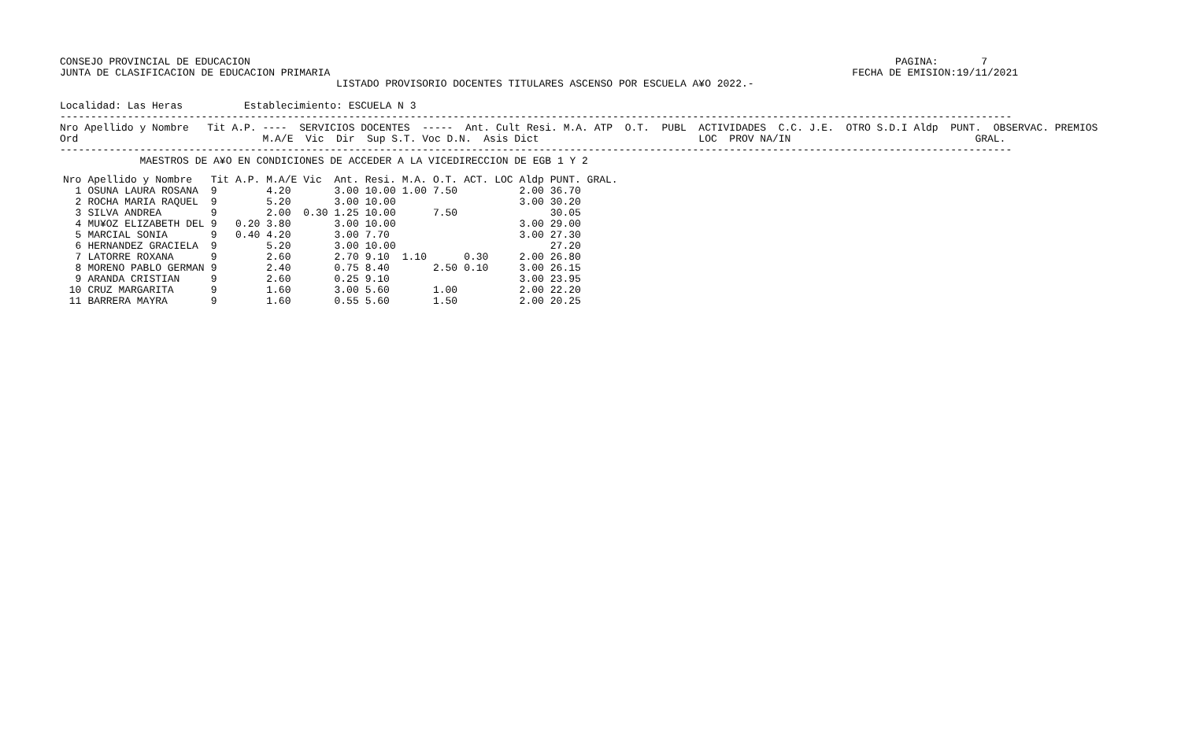CONSEJO PROVINCIAL DE EDUCACION                                                                                                         PAGINA:       7
JUNTA DE CLASIFICACION DE EDUCACION PRIMARIA                                                                                     FECHA DE EMISION:19/11/2021
                                             LISTADO PROVISORIO DOCENTES TITULARES ASCENSO POR ESCUELA A¥O 2022.-

Localidad: Las Heras          Establecimiento: ESCUELA N 3
-----------------------------------------------------------------------------------------------------------------------------------------------------------
Nro Apellido y Nombre   Tit A.P. ----  SERVICIOS DOCENTES  -----  Ant. Cult Resi. M.A. ATP  O.T.  PUBL  ACTIVIDADES  C.C. J.E.  OTRO S.D.I Aldp  PUNT.  OBSERVAC. PREMIOS
Ord                              M.A/E  Vic  Dir  Sup S.T. Voc D.N.  Asis Dict                          LOC  PROV NA/IN                              GRAL.
-----------------------------------------------------------------------------------------------------------------------------------------------------------
             MAESTROS DE A¥O EN CONDICIONES DE ACCEDER A LA VICEDIRECCION DE EGB 1 Y 2
| Nro | Apellido y Nombre | Tit | A.P. | M.A/E | Vic | Ant. | Resi. | M.A. | O.T. | ACT. LOC | Aldp | PUNT. GRAL. |
| --- | --- | --- | --- | --- | --- | --- | --- | --- | --- | --- | --- | --- |
| 1 | OSUNA LAURA ROSANA | 9 | | 4.20 | | 3.00 | 10.00 | 1.00 | 7.50 | | 2.00 | 36.70 |
| 2 | ROCHA MARIA RAQUEL | 9 | | 5.20 | | 3.00 | 10.00 | | | | 3.00 | 30.20 |
| 3 | SILVA ANDREA | 9 | | 2.00 | 0.30 | 1.25 | 10.00 | | 7.50 | | | 30.05 |
| 4 | MU¥OZ ELIZABETH DEL | 9 | 0.20 | 3.80 | | 3.00 | 10.00 | | | | 3.00 | 29.00 |
| 5 | MARCIAL SONIA | 9 | 0.40 | 4.20 | | 3.00 | 7.70 | | | | 3.00 | 27.30 |
| 6 | HERNANDEZ GRACIELA | 9 | | 5.20 | | 3.00 | 10.00 | | | | | 27.20 |
| 7 | LATORRE ROXANA | 9 | | 2.60 | | 2.70 | 9.10 | 1.10 | | 0.30 | 2.00 | 26.80 |
| 8 | MORENO PABLO GERMAN | 9 | | 2.40 | | 0.75 | 8.40 | | 2.50 | 0.10 | 3.00 | 26.15 |
| 9 | ARANDA CRISTIAN | 9 | | 2.60 | | 0.25 | 9.10 | | | | 3.00 | 23.95 |
| 10 | CRUZ MARGARITA | 9 | | 1.60 | | 3.00 | 5.60 | | 1.00 | | 2.00 | 22.20 |
| 11 | BARRERA MAYRA | 9 | | 1.60 | | 0.55 | 5.60 | | 1.50 | | 2.00 | 20.25 |